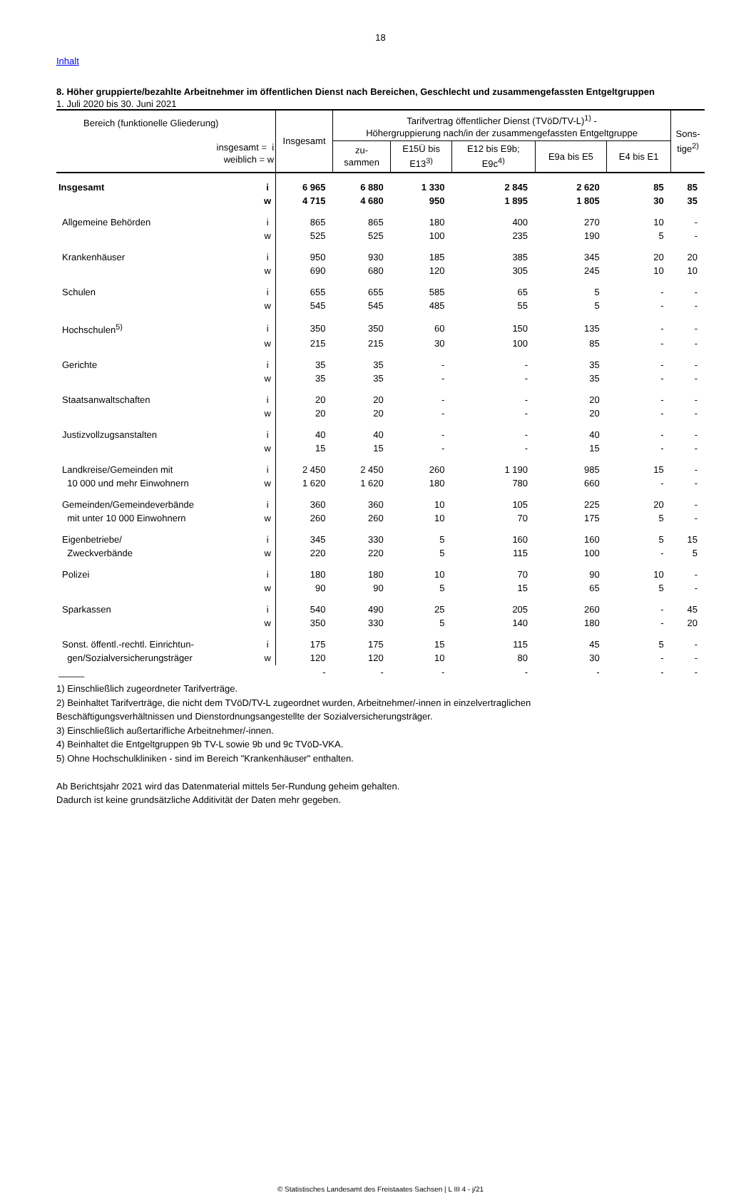18
Inhalt
8. Höher gruppierte/bezahlte Arbeitnehmer im öffentlichen Dienst nach Bereichen, Geschlecht und zusammengefassten Entgeltgruppen
1. Juli 2020 bis 30. Juni 2021
| Bereich (funktionelle Gliederung) insgesamt = i weiblich = w | | Insgesamt | Tarifvertrag öffentlicher Dienst (TVöD/TV-L)<sup>1)</sup> - Höhergruppierung nach/in der zusammengefassten Entgeltgruppe | | | | | Sons- tige<sup>2)</sup> |
| --- | --- | --- | --- | --- | --- | --- | --- | --- |
| | | | zu- sammen | E15Ü bis E13<sup>3)</sup> | E12 bis E9b; E9c<sup>4)</sup> | E9a bis E5 | E4 bis E1 | |
| Insgesamt | i | 6 965 | 6 880 | 1 330 | 2 845 | 2 620 | 85 | 85 |
| | w | 4 715 | 4 680 | 950 | 1 895 | 1 805 | 30 | 35 |
| Allgemeine Behörden | i | 865 | 865 | 180 | 400 | 270 | 10 | - |
| | w | 525 | 525 | 100 | 235 | 190 | 5 | - |
| Krankenhäuser | i | 950 | 930 | 185 | 385 | 345 | 20 | 20 |
| | w | 690 | 680 | 120 | 305 | 245 | 10 | 10 |
| Schulen | i | 655 | 655 | 585 | 65 | 5 | - | - |
| | w | 545 | 545 | 485 | 55 | 5 | - | - |
| Hochschulen<sup>5)</sup> | i | 350 | 350 | 60 | 150 | 135 | - | - |
| | w | 215 | 215 | 30 | 100 | 85 | - | - |
| Gerichte | i | 35 | 35 | - | - | 35 | - | - |
| | w | 35 | 35 | - | - | 35 | - | - |
| Staatsanwaltschaften | i | 20 | 20 | - | - | 20 | - | - |
| | w | 20 | 20 | - | - | 20 | - | - |
| Justizvollzugsanstalten | i | 40 | 40 | - | - | 40 | - | - |
| | w | 15 | 15 | - | - | 15 | - | - |
| Landkreise/Gemeinden mit | i | 2 450 | 2 450 | 260 | 1 190 | 985 | 15 | - |
| 10 000 und mehr Einwohnern | w | 1 620 | 1 620 | 180 | 780 | 660 | - | - |
| Gemeinden/Gemeindeverbände | i | 360 | 360 | 10 | 105 | 225 | 20 | - |
| mit unter 10 000 Einwohnern | w | 260 | 260 | 10 | 70 | 175 | 5 | - |
| Eigenbetriebe/ | i | 345 | 330 | 5 | 160 | 160 | 5 | 15 |
| Zweckverbände | w | 220 | 220 | 5 | 115 | 100 | - | 5 |
| Polizei | i | 180 | 180 | 10 | 70 | 90 | 10 | - |
| | w | 90 | 90 | 5 | 15 | 65 | 5 | - |
| Sparkassen | i | 540 | 490 | 25 | 205 | 260 | - | 45 |
| | w | 350 | 330 | 5 | 140 | 180 | - | 20 |
| Sonst. öffentl.-rechtl. Einrichtun- | i | 175 | 175 | 15 | 115 | 45 | 5 | - |
| gen/Sozialversicherungsträger | w | 120 | 120 | 10 | 80 | 30 | - | - |
| _____ | | - | - | - | - | - | - | - |
1) Einschließlich zugeordneter Tarifverträge.
2) Beinhaltet Tarifverträge, die nicht dem TVöD/TV-L zugeordnet wurden, Arbeitnehmer/-innen in einzelvertraglichen
Beschäftigungsverhältnissen und Dienstordnungsangestellte der Sozialversicherungsträger.
3) Einschließlich außertarifliche Arbeitnehmer/-innen.
4) Beinhaltet die Entgeltgruppen 9b TV-L sowie 9b und 9c TVöD-VKA.
5) Ohne Hochschulkliniken - sind im Bereich "Krankenhäuser" enthalten.
Ab Berichtsjahr 2021 wird das Datenmaterial mittels 5er-Rundung geheim gehalten.
Dadurch ist keine grundsätzliche Additivität der Daten mehr gegeben.
© Statistisches Landesamt des Freistaates Sachsen | L III 4 - j/21